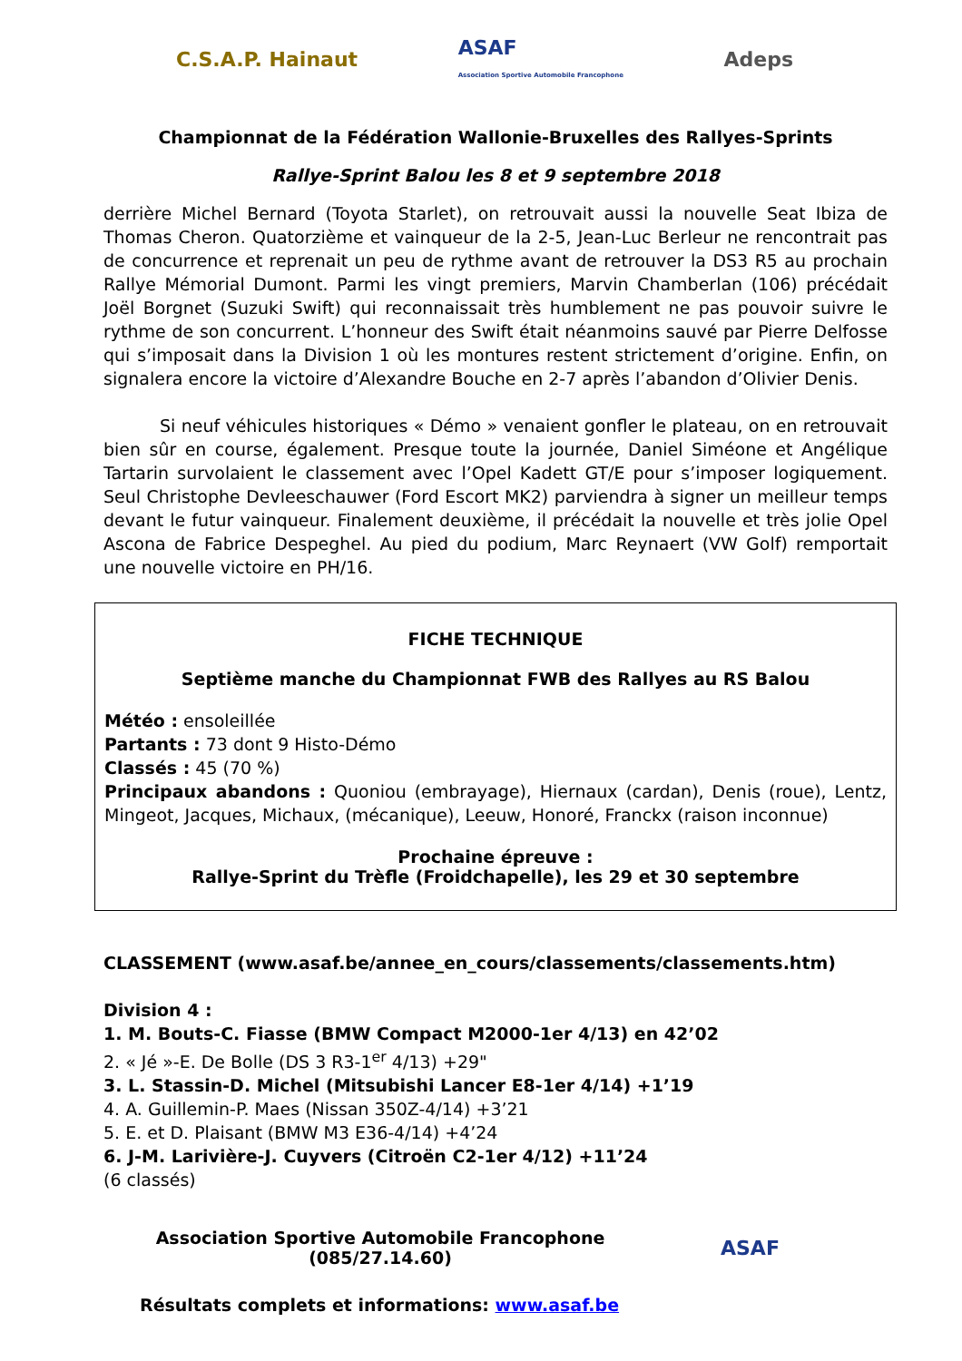C.S.A.P. Hainaut
ASAF
Association Sportive Automobile Francophone
Adeps
Championnat de la Fédération Wallonie-Bruxelles des Rallyes-Sprints
Rallye-Sprint Balou les 8 et 9 septembre 2018
derrière Michel Bernard (Toyota Starlet), on retrouvait aussi la nouvelle Seat Ibiza de Thomas Cheron. Quatorzième et vainqueur de la 2-5, Jean-Luc Berleur ne rencontrait pas de concurrence et reprenait un peu de rythme avant de retrouver la DS3 R5 au prochain Rallye Mémorial Dumont. Parmi les vingt premiers, Marvin Chamberlan (106) précédait Joël Borgnet (Suzuki Swift) qui reconnaissait très humblement ne pas pouvoir suivre le rythme de son concurrent. L’honneur des Swift était néanmoins sauvé par Pierre Delfosse qui s’imposait dans la Division 1 où les montures restent strictement d’origine. Enfin, on signalera encore la victoire d’Alexandre Bouche en 2-7 après l’abandon d’Olivier Denis.
Si neuf véhicules historiques « Démo » venaient gonfler le plateau, on en retrouvait bien sûr en course, également. Presque toute la journée, Daniel Siméone et Angélique Tartarin survolaient le classement avec l’Opel Kadett GT/E pour s’imposer logiquement. Seul Christophe Devleeschauwer (Ford Escort MK2) parviendra à signer un meilleur temps devant le futur vainqueur. Finalement deuxième, il précédait la nouvelle et très jolie Opel Ascona de Fabrice Despeghel. Au pied du podium, Marc Reynaert (VW Golf) remportait une nouvelle victoire en PH/16.
FICHE TECHNIQUE
Septième manche du Championnat FWB des Rallyes au RS Balou
Météo : ensoleillée
Partants : 73 dont 9 Histo-Démo
Classés : 45 (70 %)
Principaux abandons : Quoniou (embrayage), Hiernaux (cardan), Denis (roue), Lentz, Mingeot, Jacques, Michaux, (mécanique), Leeuw, Honoré, Franckx (raison inconnue)
Prochaine épreuve :
Rallye-Sprint du Trèfle (Froidchapelle), les 29 et 30 septembre
CLASSEMENT (www.asaf.be/annee_en_cours/classements/classements.htm)
Division 4 :
1. M. Bouts-C. Fiasse (BMW Compact M2000-1er 4/13) en 42’02
2. « Jé »-E. De Bolle (DS 3 R3-1<sup>er</sup> 4/13) +29"
3. L. Stassin-D. Michel (Mitsubishi Lancer E8-1er 4/14) +1’19
4. A. Guillemin-P. Maes (Nissan 350Z-4/14) +3’21
5. E. et D. Plaisant (BMW M3 E36-4/14) +4’24
6. J-M. Larivière-J. Cuyvers (Citroën C2-1er 4/12) +11’24
(6 classés)
Association Sportive Automobile Francophone
(085/27.14.60)
ASAF
Résultats complets et informations: www.asaf.be